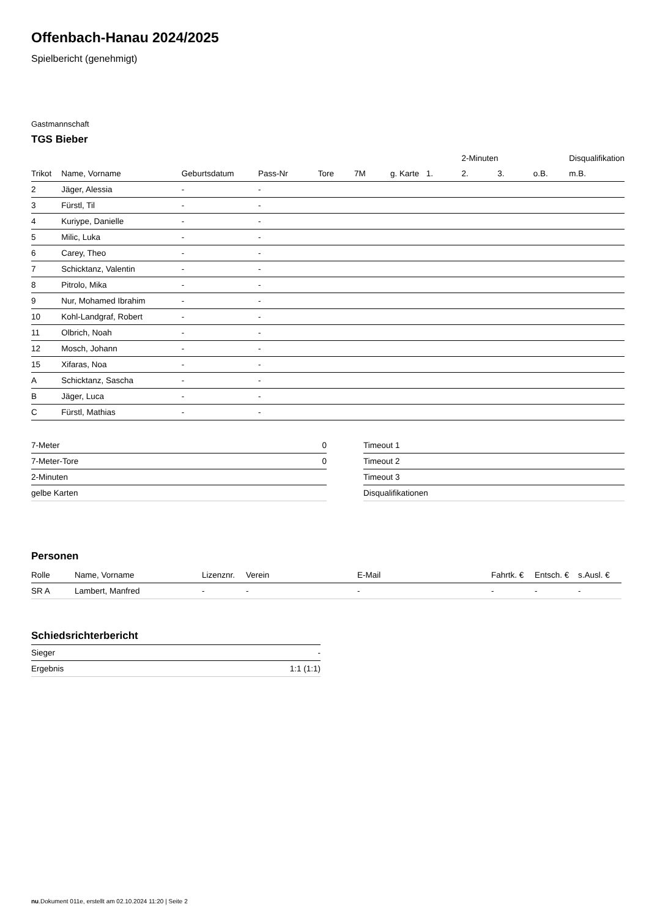Offenbach-Hanau 2024/2025
Spielbericht (genehmigt)
Gastmannschaft
TGS Bieber
| | | | | | | | | 2-Minuten | | | Disqualifikation |
| --- | --- | --- | --- | --- | --- | --- | --- | --- | --- | --- | --- |
| Trikot | Name, Vorname | Geburtsdatum | Pass-Nr | Tore | 7M | g. Karte | 1. | 2. | 3. | o.B. | m.B. |
| 2 | Jäger, Alessia | - | - | | | | | | | | |
| 3 | Fürstl, Til | - | - | | | | | | | | |
| 4 | Kuriype, Danielle | - | - | | | | | | | | |
| 5 | Milic, Luka | - | - | | | | | | | | |
| 6 | Carey, Theo | - | - | | | | | | | | |
| 7 | Schicktanz, Valentin | - | - | | | | | | | | |
| 8 | Pitrolo, Mika | - | - | | | | | | | | |
| 9 | Nur, Mohamed Ibrahim | - | - | | | | | | | | |
| 10 | Kohl-Landgraf, Robert | - | - | | | | | | | | |
| 11 | Olbrich, Noah | - | - | | | | | | | | |
| 12 | Mosch, Johann | - | - | | | | | | | | |
| 15 | Xifaras, Noa | - | - | | | | | | | | |
| A | Schicktanz, Sascha | - | - | | | | | | | | |
| B | Jäger, Luca | - | - | | | | | | | | |
| C | Fürstl, Mathias | - | - | | | | | | | | |
| 7-Meter | 0 |
| 7-Meter-Tore | 0 |
| 2-Minuten | |
| gelbe Karten | |
| Timeout 1 |
| Timeout 2 |
| Timeout 3 |
| Disqualifikationen |
Personen
| Rolle | Name, Vorname | Lizenznr. | Verein | E-Mail | Fahrtk. € | Entsch. € | s.Ausl. € |
| --- | --- | --- | --- | --- | --- | --- | --- |
| SR A | Lambert, Manfred | - | - | - | - | - | - |
Schiedsrichterbericht
| Sieger | - |
| Ergebnis | 1:1 (1:1) |
nu.Dokument 011e, erstellt am 02.10.2024 11:20 | Seite 2